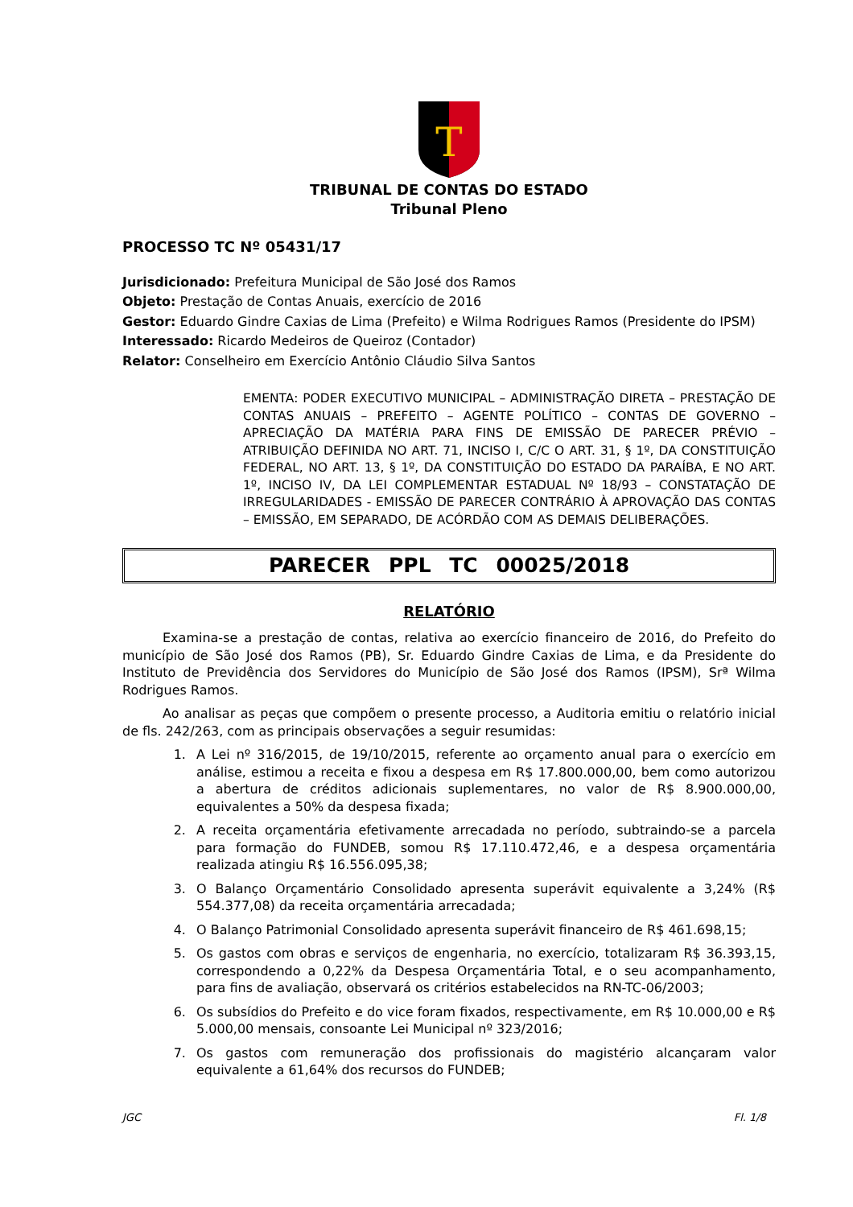T
TRIBUNAL DE CONTAS DO ESTADO
Tribunal Pleno
PROCESSO TC Nº 05431/17
Jurisdicionado: Prefeitura Municipal de São José dos Ramos
Objeto: Prestação de Contas Anuais, exercício de 2016
Gestor: Eduardo Gindre Caxias de Lima (Prefeito) e Wilma Rodrigues Ramos (Presidente do IPSM)
Interessado: Ricardo Medeiros de Queiroz (Contador)
Relator: Conselheiro em Exercício Antônio Cláudio Silva Santos
EMENTA: PODER EXECUTIVO MUNICIPAL – ADMINISTRAÇÃO DIRETA – PRESTAÇÃO DE CONTAS ANUAIS – PREFEITO – AGENTE POLÍTICO – CONTAS DE GOVERNO – APRECIAÇÃO DA MATÉRIA PARA FINS DE EMISSÃO DE PARECER PRÉVIO – ATRIBUIÇÃO DEFINIDA NO ART. 71, INCISO I, C/C O ART. 31, § 1º, DA CONSTITUIÇÃO FEDERAL, NO ART. 13, § 1º, DA CONSTITUIÇÃO DO ESTADO DA PARAÍBA, E NO ART. 1º, INCISO IV, DA LEI COMPLEMENTAR ESTADUAL Nº 18/93 – CONSTATAÇÃO DE IRREGULARIDADES - EMISSÃO DE PARECER CONTRÁRIO À APROVAÇÃO DAS CONTAS – EMISSÃO, EM SEPARADO, DE ACÓRDÃO COM AS DEMAIS DELIBERAÇÕES.
PARECER PPL TC 00025/2018
RELATÓRIO
Examina-se a prestação de contas, relativa ao exercício financeiro de 2016, do Prefeito do município de São José dos Ramos (PB), Sr. Eduardo Gindre Caxias de Lima, e da Presidente do Instituto de Previdência dos Servidores do Município de São José dos Ramos (IPSM), Srª Wilma Rodrigues Ramos.
Ao analisar as peças que compõem o presente processo, a Auditoria emitiu o relatório inicial de fls. 242/263, com as principais observações a seguir resumidas:
1. A Lei nº 316/2015, de 19/10/2015, referente ao orçamento anual para o exercício em análise, estimou a receita e fixou a despesa em R$ 17.800.000,00, bem como autorizou a abertura de créditos adicionais suplementares, no valor de R$ 8.900.000,00, equivalentes a 50% da despesa fixada;
2. A receita orçamentária efetivamente arrecadada no período, subtraindo-se a parcela para formação do FUNDEB, somou R$ 17.110.472,46, e a despesa orçamentária realizada atingiu R$ 16.556.095,38;
3. O Balanço Orçamentário Consolidado apresenta superávit equivalente a 3,24% (R$ 554.377,08) da receita orçamentária arrecadada;
4. O Balanço Patrimonial Consolidado apresenta superávit financeiro de R$ 461.698,15;
5. Os gastos com obras e serviços de engenharia, no exercício, totalizaram R$ 36.393,15, correspondendo a 0,22% da Despesa Orçamentária Total, e o seu acompanhamento, para fins de avaliação, observará os critérios estabelecidos na RN-TC-06/2003;
6. Os subsídios do Prefeito e do vice foram fixados, respectivamente, em R$ 10.000,00 e R$ 5.000,00 mensais, consoante Lei Municipal nº 323/2016;
7. Os gastos com remuneração dos profissionais do magistério alcançaram valor equivalente a 61,64% dos recursos do FUNDEB;
JGC Fl. 1/8